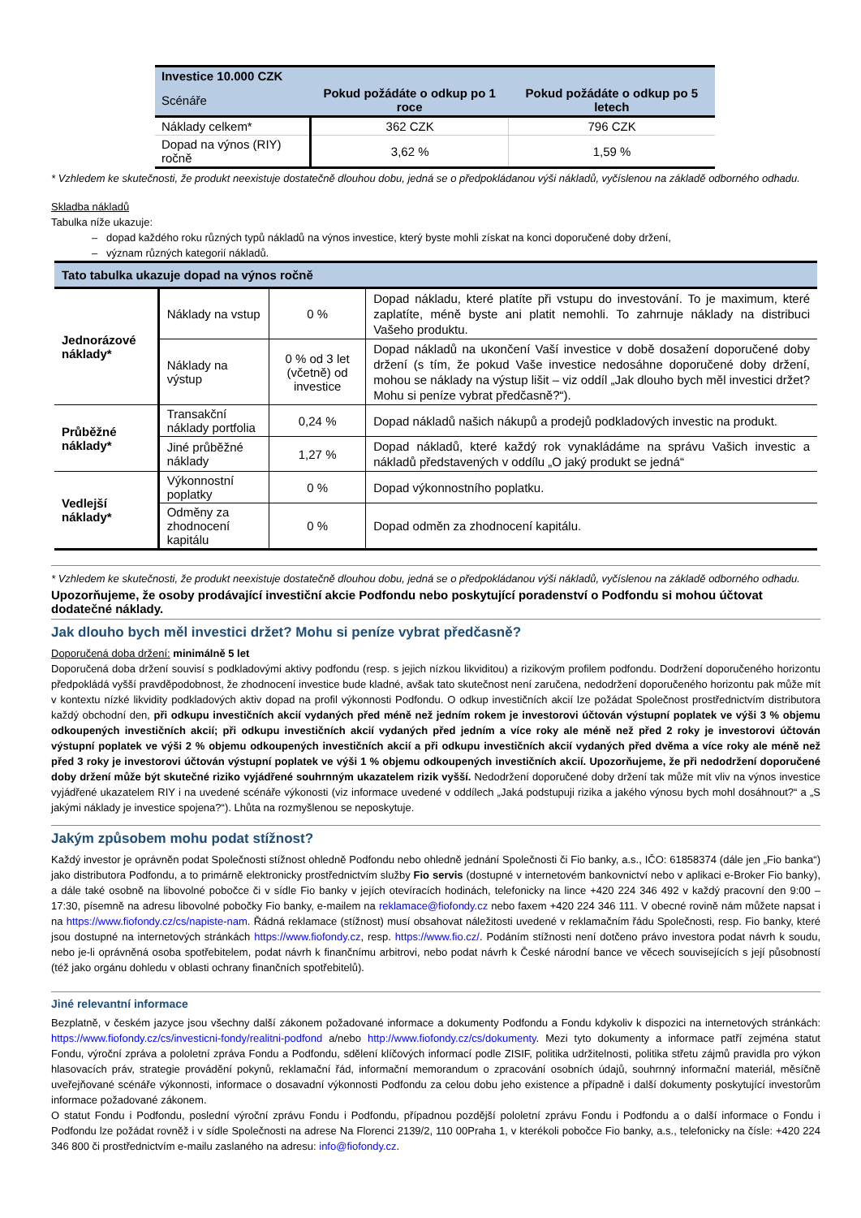| Investice 10.000 CZK | | |
| Scénáře | Pokud požádáte o odkup po 1 roce | Pokud požádáte o odkup po 5 letech |
| Náklady celkem* | 362 CZK | 796 CZK |
| Dopad na výnos (RIY) ročně | 3,62 % | 1,59 % |
* Vzhledem ke skutečnosti, že produkt neexistuje dostatečně dlouhou dobu, jedná se o předpokládanou výši nákladů, vyčíslenou na základě odborného odhadu.
Skladba nákladů
Tabulka níže ukazuje:
– dopad každého roku různých typů nákladů na výnos investice, který byste mohli získat na konci doporučené doby držení,
– význam různých kategorií nákladů.
| Tato tabulka ukazuje dopad na výnos ročně | | | |
| Jednorázové náklady* | Náklady na vstup | 0 % | Dopad nákladu, které platíte při vstupu do investování. To je maximum, které zaplatíte, méně byste ani platit nemohli. To zahrnuje náklady na distribuci Vašeho produktu. |
| | Náklady na výstup | 0 % od 3 let (včetně) od investice | Dopad nákladů na ukončení Vaší investice v době dosažení doporučené doby držení (s tím, že pokud Vaše investice nedosáhne doporučené doby držení, mohou se náklady na výstup lišit – viz oddíl „Jak dlouho bych měl investici držet? Mohu si peníze vybrat předčasně?“). |
| Průběžné náklady* | Transakční náklady portfolia | 0,24 % | Dopad nákladů našich nákupů a prodejů podkladových investic na produkt. |
| | Jiné průběžné náklady | 1,27 % | Dopad nákladů, které každý rok vynakládáme na správu Vašich investic a nákladů představených v oddílu „O jaký produkt se jedná“ |
| Vedlejší náklady* | Výkonnostní poplatky | 0 % | Dopad výkonnostního poplatku. |
| | Odměny za zhodnocení kapitálu | 0 % | Dopad odměn za zhodnocení kapitálu. |
* Vzhledem ke skutečnosti, že produkt neexistuje dostatečně dlouhou dobu, jedná se o předpokládanou výši nákladů, vyčíslenou na základě odborného odhadu.
Upozorňujeme, že osoby prodávající investiční akcie Podfondu nebo poskytující poradenství o Podfondu si mohou účtovat dodatečné náklady.
Jak dlouho bych měl investici držet? Mohu si peníze vybrat předčasně?
Doporučená doba držení: minimálně 5 let
Doporučená doba držení souvisí s podkladovými aktivy podfondu (resp. s jejich nízkou likviditou) a rizikovým profilem podfondu. Dodržení doporučeného horizontu předpokládá vyšší pravděpodobnost, že zhodnocení investice bude kladné, avšak tato skutečnost není zaručena, nedodržení doporučeného horizontu pak může mít v kontextu nízké likvidity podkladových aktiv dopad na profil výkonnosti Podfondu. O odkup investičních akcií lze požádat Společnost prostřednictvím distributora každý obchodní den, při odkupu investičních akcií vydaných před méně než jedním rokem je investorovi účtován výstupní poplatek ve výši 3 % objemu odkoupených investičních akcií; při odkupu investičních akcií vydaných před jedním a více roky ale méně než před 2 roky je investorovi účtován výstupní poplatek ve výši 2 % objemu odkoupených investičních akcií a při odkupu investičních akcií vydaných před dvěma a více roky ale méně než před 3 roky je investorovi účtován výstupní poplatek ve výši 1 % objemu odkoupených investičních akcií. Upozorňujeme, že při nedodržení doporučené doby držení může být skutečné riziko vyjádřené souhrnným ukazatelem rizik vyšší. Nedodržení doporučené doby držení tak může mít vliv na výnos investice vyjádřené ukazatelem RIY i na uvedené scénáře výkonosti (viz informace uvedené v oddílech „Jaká podstupuji rizika a jakého výnosu bych mohl dosáhnout?“ a „S jakými náklady je investice spojena?“). Lhůta na rozmyšlenou se neposkytuje.
Jakým způsobem mohu podat stížnost?
Každý investor je oprávněn podat Společnosti stížnost ohledně Podfondu nebo ohledně jednání Společnosti či Fio banky, a.s., IČO: 61858374 (dále jen „Fio banka“) jako distributora Podfondu, a to primárně elektronicky prostřednictvím služby Fio servis (dostupné v internetovém bankovnictví nebo v aplikaci e-Broker Fio banky), a dále také osobně na libovolné pobočce či v sídle Fio banky v jejích otevíracích hodinách, telefonicky na lince +420 224 346 492 v každý pracovní den 9:00 – 17:30, písemně na adresu libovolné pobočky Fio banky, e-mailem na reklamace@fiofondy.cz nebo faxem +420 224 346 111. V obecné rovině nám můžete napsat i na https://www.fiofondy.cz/cs/napiste-nam. Řádná reklamace (stížnost) musí obsahovat náležitosti uvedené v reklamačním řádu Společnosti, resp. Fio banky, které jsou dostupné na internetových stránkách https://www.fiofondy.cz, resp. https://www.fio.cz/. Podáním stížnosti není dotčeno právo investora podat návrh k soudu, nebo je-li oprávněná osoba spotřebitelem, podat návrh k finančnímu arbitrovi, nebo podat návrh k České národní bance ve věcech souvisejících s její působností (též jako orgánu dohledu v oblasti ochrany finančních spotřebitelů).
Jiné relevantní informace
Bezplatně, v českém jazyce jsou všechny další zákonem požadované informace a dokumenty Podfondu a Fondu kdykoliv k dispozici na internetových stránkách: https://www.fiofondy.cz/cs/investicni-fondy/realitni-podfond a/nebo http://www.fiofondy.cz/cs/dokumenty. Mezi tyto dokumenty a informace patří zejména statut Fondu, výroční zpráva a pololetní zpráva Fondu a Podfondu, sdělení klíčových informací podle ZISIF, politika udržitelnosti, politika střetu zájmů pravidla pro výkon hlasovacích práv, strategie provádění pokynů, reklamační řád, informační memorandum o zpracování osobních údajů, souhrnný informační materiál, měsíčně uveřejňované scénáře výkonnosti, informace o dosavadní výkonnosti Podfondu za celou dobu jeho existence a případně i další dokumenty poskytující investorům informace požadované zákonem.
O statut Fondu i Podfondu, poslední výroční zprávu Fondu i Podfondu, případnou pozdější pololetní zprávu Fondu i Podfondu a o další informace o Fondu i Podfondu lze požádat rovněž i v sídle Společnosti na adrese Na Florenci 2139/2, 110 00Praha 1, v kterékoli pobočce Fio banky, a.s., telefonicky na čísle: +420 224 346 800 či prostřednictvím e-mailu zaslaného na adresu: info@fiofondy.cz.